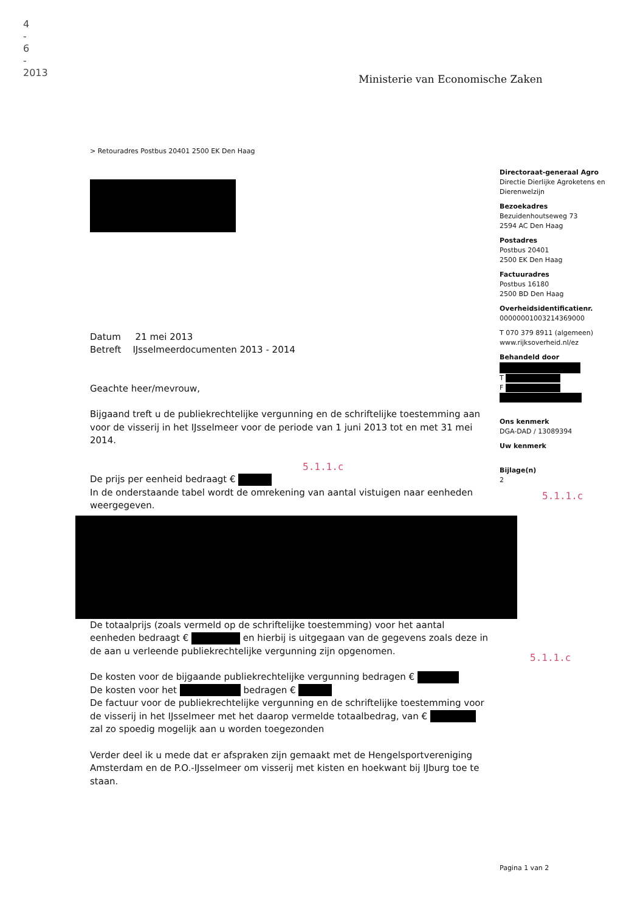4 - 6 - 2013
Ministerie van Economische Zaken
> Retouradres Postbus 20401 2500 EK Den Haag
Datum 21 mei 2013
Betreft IJsselmeerdocumenten 2013 - 2014
Geachte heer/mevrouw,
Bijgaand treft u de publiekrechtelijke vergunning en de schriftelijke toestemming aan voor de visserij in het IJsselmeer voor de periode van 1 juni 2013 tot en met 31 mei 2014.
5.1.1.c
De prijs per eenheid bedraagt €
In de onderstaande tabel wordt de omrekening van aantal vistuigen naar eenheden weergegeven.
De totaalprijs (zoals vermeld op de schriftelijke toestemming) voor het aantal eenheden bedraagt € en hierbij is uitgegaan van de gegevens zoals deze in de aan u verleende publiekrechtelijke vergunning zijn opgenomen.
De kosten voor de bijgaande publiekrechtelijke vergunning bedragen €
De kosten voor het bedragen €
De factuur voor de publiekrechtelijke vergunning en de schriftelijke toestemming voor de visserij in het IJsselmeer met het daarop vermelde totaalbedrag, van € zal zo spoedig mogelijk aan u worden toegezonden
Verder deel ik u mede dat er afspraken zijn gemaakt met de Hengelsportvereniging Amsterdam en de P.O.-IJsselmeer om visserij met kisten en hoekwant bij IJburg toe te staan.
Directoraat-generaal Agro
Directie Dierlijke Agroketens en Dierenwelzijn
Bezoekadres
Bezuidenhoutseweg 73
2594 AC Den Haag
Postadres
Postbus 20401
2500 EK Den Haag
Factuuradres
Postbus 16180
2500 BD Den Haag
Overheidsidentificatienr.
00000001003214369000
T 070 379 8911 (algemeen)
www.rijksoverheid.nl/ez
Behandeld door
T
F
Ons kenmerk
DGA-DAD / 13089394
Uw kenmerk
Bijlage(n)
2
5.1.1.c
5.1.1.c
Pagina 1 van 2